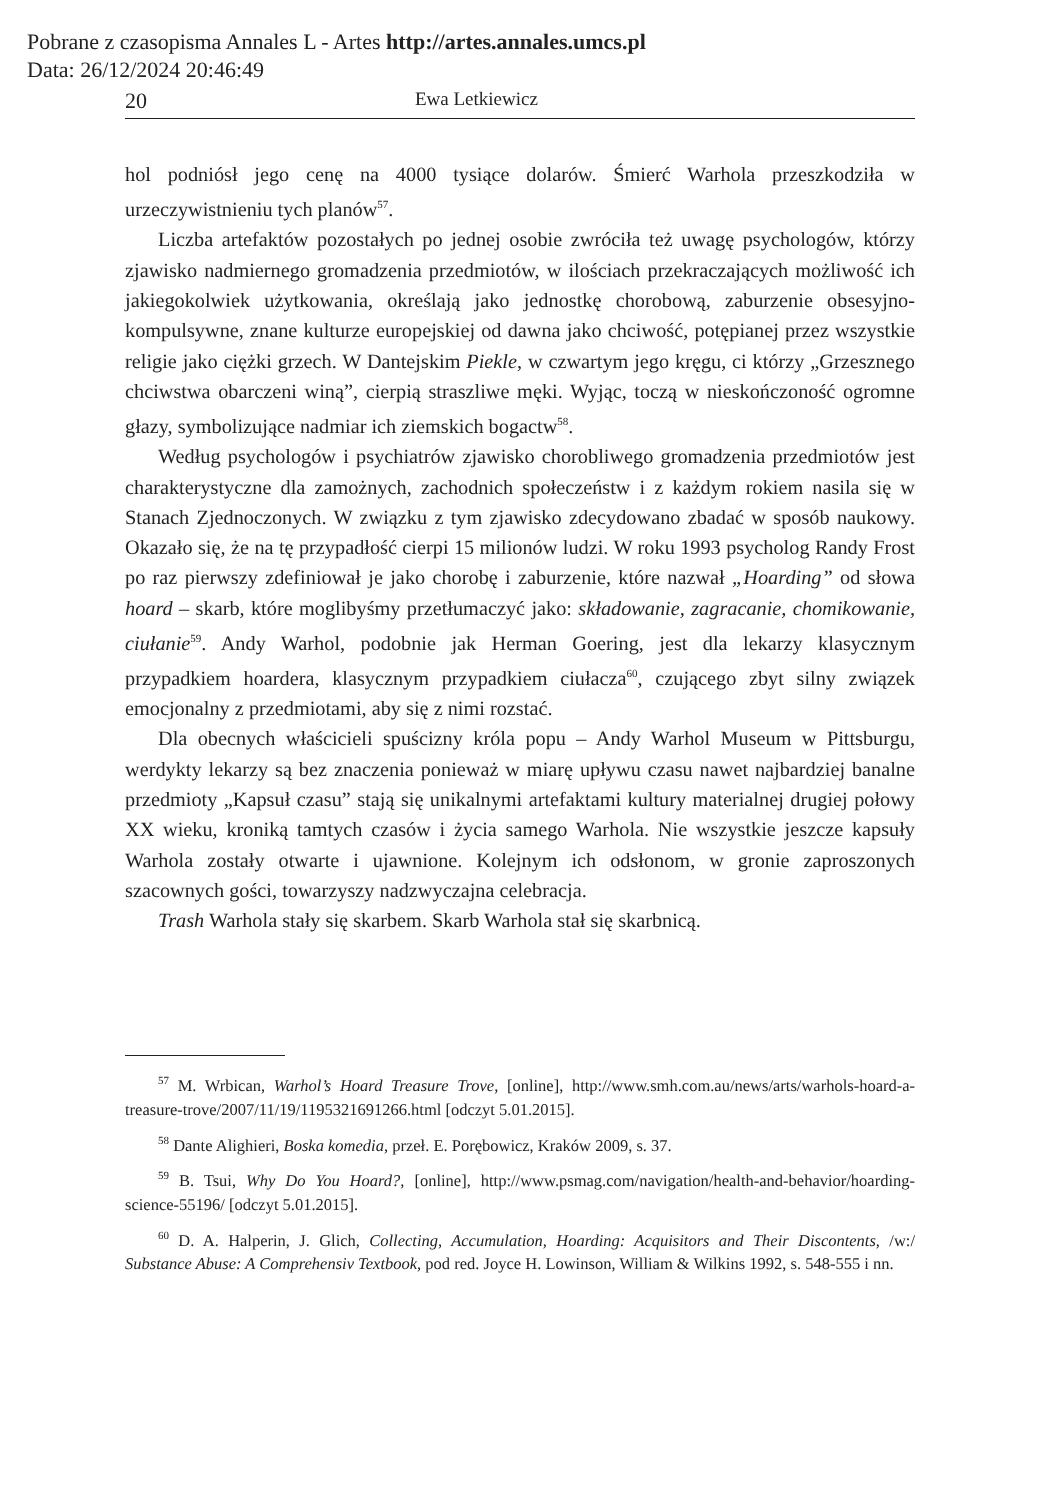Pobrane z czasopisma Annales L - Artes http://artes.annales.umcs.pl
Data: 26/12/2024 20:46:49
20 Ewa Letkiewicz
hol podniósł jego cenę na 4000 tysiące dolarów. Śmierć Warhola przeszkodziła w urzeczywistnieniu tych planów<sup>57</sup>.
Liczba artefaktów pozostałych po jednej osobie zwróciła też uwagę psychologów, którzy zjawisko nadmiernego gromadzenia przedmiotów, w ilościach przekraczających możliwość ich jakiegokolwiek użytkowania, określają jako jednostkę chorobową, zaburzenie obsesyjno-kompulsywne, znane kulturze europejskiej od dawna jako chciwość, potępianej przez wszystkie religie jako ciężki grzech. W Dantejskim Piekle, w czwartym jego kręgu, ci którzy „Grzesznego chciwstwa obarczeni winą”, cierpią straszliwe męki. Wyjąc, toczą w nieskończoność ogromne głazy, symbolizujące nadmiar ich ziemskich bogactw<sup>58</sup>.
Według psychologów i psychiatrów zjawisko chorobliwego gromadzenia przedmiotów jest charakterystyczne dla zamożnych, zachodnich społeczeństw i z każdym rokiem nasila się w Stanach Zjednoczonych. W związku z tym zjawisko zdecydowano zbadać w sposób naukowy. Okazało się, że na tę przypadłość cierpi 15 milionów ludzi. W roku 1993 psycholog Randy Frost po raz pierwszy zdefiniował je jako chorobę i zaburzenie, które nazwał „Hoarding” od słowa hoard – skarb, które moglibyśmy przetłumaczyć jako: składowanie, zagracanie, chomikowanie, ciułanie<sup>59</sup>. Andy Warhol, podobnie jak Herman Goering, jest dla lekarzy klasycznym przypadkiem hoardera, klasycznym przypadkiem ciułacza<sup>60</sup>, czującego zbyt silny związek emocjonalny z przedmiotami, aby się z nimi rozstać.
Dla obecnych właścicieli spuścizny króla popu – Andy Warhol Museum w Pittsburgu, werdykty lekarzy są bez znaczenia ponieważ w miarę upływu czasu nawet najbardziej banalne przedmioty „Kapsuł czasu” stają się unikalnymi artefaktami kultury materialnej drugiej połowy XX wieku, kroniką tamtych czasów i życia samego Warhola. Nie wszystkie jeszcze kapsuły Warhola zostały otwarte i ujawnione. Kolejnym ich odsłonom, w gronie zaproszonych szacownych gości, towarzyszy nadzwyczajna celebracja.
Trash Warhola stały się skarbem. Skarb Warhola stał się skarbnicą.
<sup>57</sup> M. Wrbican, Warhol’s Hoard Treasure Trove, [online], http://www.smh.com.au/news/arts/warhols-hoard-a-treasure-trove/2007/11/19/1195321691266.html [odczyt 5.01.2015].
<sup>58</sup> Dante Alighieri, Boska komedia, przeł. E. Porębowicz, Kraków 2009, s. 37.
<sup>59</sup> B. Tsui, Why Do You Hoard?, [online], http://www.psmag.com/navigation/health-and-behavior/hoarding-science-55196/ [odczyt 5.01.2015].
<sup>60</sup> D. A. Halperin, J. Glich, Collecting, Accumulation, Hoarding: Acquisitors and Their Discontents, /w:/ Substance Abuse: A Comprehensiv Textbook, pod red. Joyce H. Lowinson, William & Wilkins 1992, s. 548-555 i nn.